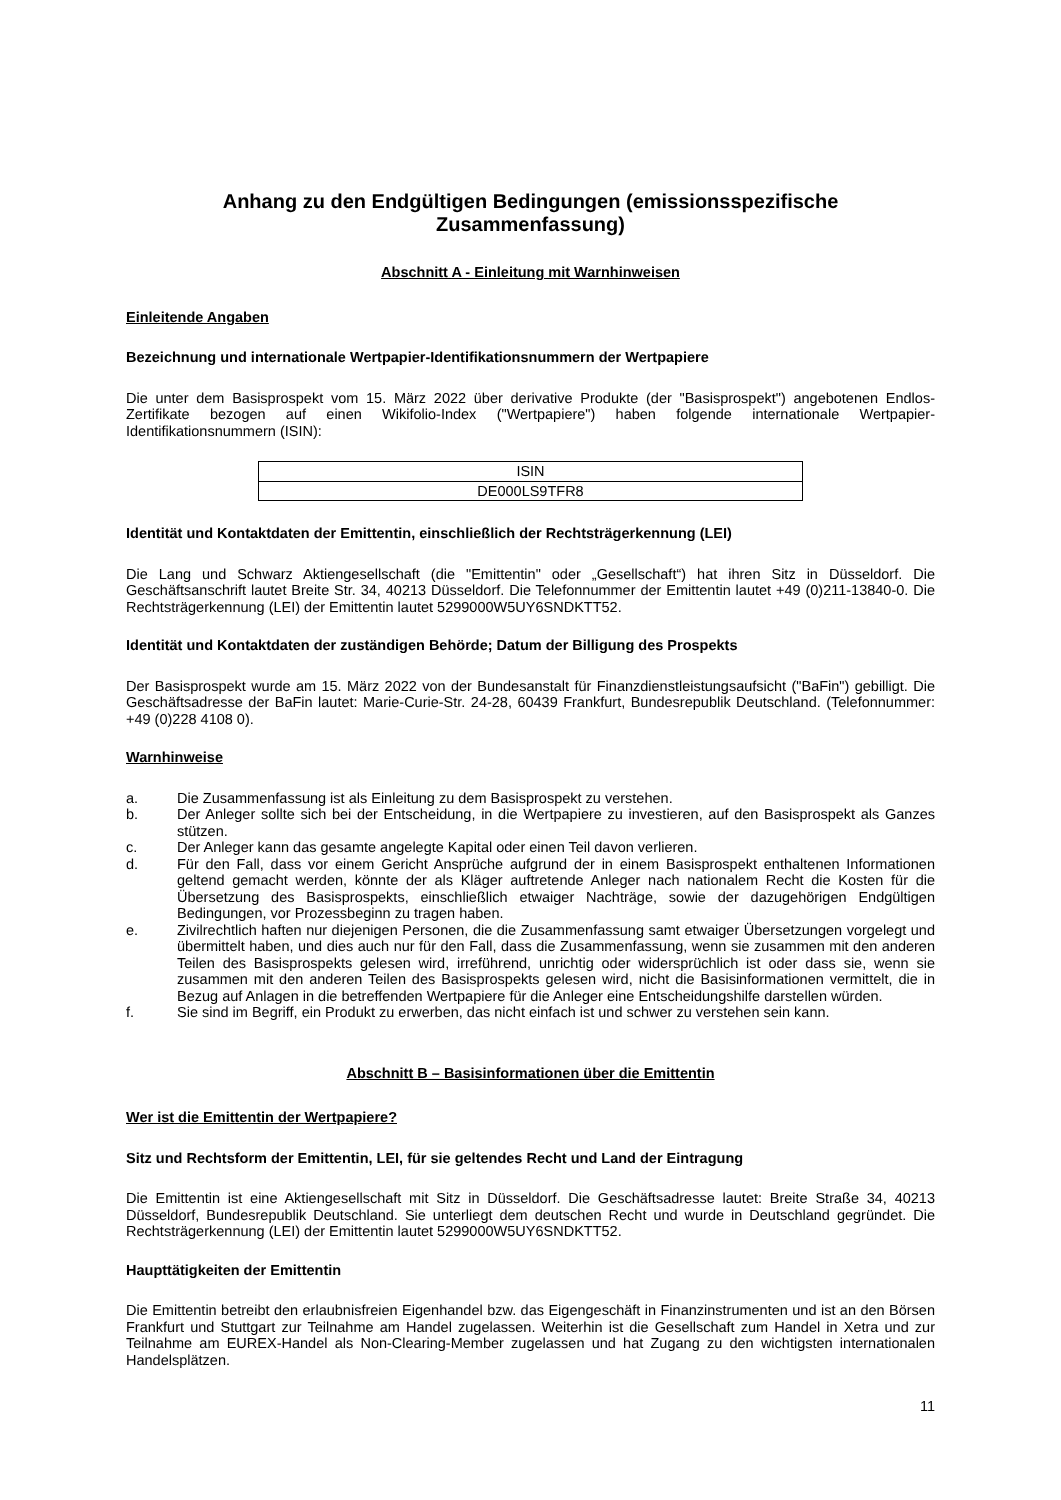Anhang zu den Endgültigen Bedingungen (emissionsspezifische Zusammenfassung)
Abschnitt A - Einleitung mit Warnhinweisen
Einleitende Angaben
Bezeichnung und internationale Wertpapier-Identifikationsnummern der Wertpapiere
Die unter dem Basisprospekt vom 15. März 2022 über derivative Produkte (der "Basisprospekt") angebotenen Endlos-Zertifikate bezogen auf einen Wikifolio-Index ("Wertpapiere") haben folgende internationale Wertpapier-Identifikationsnummern (ISIN):
| ISIN |
| DE000LS9TFR8 |
Identität und Kontaktdaten der Emittentin, einschließlich der Rechtsträgerkennung (LEI)
Die Lang und Schwarz Aktiengesellschaft (die "Emittentin" oder „Gesellschaft“) hat ihren Sitz in Düsseldorf. Die Geschäftsanschrift lautet Breite Str. 34, 40213 Düsseldorf. Die Telefonnummer der Emittentin lautet +49 (0)211-13840-0. Die Rechtsträgerkennung (LEI) der Emittentin lautet 5299000W5UY6SNDKTT52.
Identität und Kontaktdaten der zuständigen Behörde; Datum der Billigung des Prospekts
Der Basisprospekt wurde am 15. März 2022 von der Bundesanstalt für Finanzdienstleistungsaufsicht ("BaFin") gebilligt. Die Geschäftsadresse der BaFin lautet: Marie-Curie-Str. 24-28, 60439 Frankfurt, Bundesrepublik Deutschland. (Telefonnummer: +49 (0)228 4108 0).
Warnhinweise
a. Die Zusammenfassung ist als Einleitung zu dem Basisprospekt zu verstehen.
b. Der Anleger sollte sich bei der Entscheidung, in die Wertpapiere zu investieren, auf den Basisprospekt als Ganzes stützen.
c. Der Anleger kann das gesamte angelegte Kapital oder einen Teil davon verlieren.
d. Für den Fall, dass vor einem Gericht Ansprüche aufgrund der in einem Basisprospekt enthaltenen Informationen geltend gemacht werden, könnte der als Kläger auftretende Anleger nach nationalem Recht die Kosten für die Übersetzung des Basisprospekts, einschließlich etwaiger Nachträge, sowie der dazugehörigen Endgültigen Bedingungen, vor Prozessbeginn zu tragen haben.
e. Zivilrechtlich haften nur diejenigen Personen, die die Zusammenfassung samt etwaiger Übersetzungen vorgelegt und übermittelt haben, und dies auch nur für den Fall, dass die Zusammenfassung, wenn sie zusammen mit den anderen Teilen des Basisprospekts gelesen wird, irreführend, unrichtig oder widersprüchlich ist oder dass sie, wenn sie zusammen mit den anderen Teilen des Basisprospekts gelesen wird, nicht die Basisinformationen vermittelt, die in Bezug auf Anlagen in die betreffenden Wertpapiere für die Anleger eine Entscheidungshilfe darstellen würden.
f. Sie sind im Begriff, ein Produkt zu erwerben, das nicht einfach ist und schwer zu verstehen sein kann.
Abschnitt B – Basisinformationen über die Emittentin
Wer ist die Emittentin der Wertpapiere?
Sitz und Rechtsform der Emittentin, LEI, für sie geltendes Recht und Land der Eintragung
Die Emittentin ist eine Aktiengesellschaft mit Sitz in Düsseldorf. Die Geschäftsadresse lautet: Breite Straße 34, 40213 Düsseldorf, Bundesrepublik Deutschland. Sie unterliegt dem deutschen Recht und wurde in Deutschland gegründet. Die Rechtsträgerkennung (LEI) der Emittentin lautet 5299000W5UY6SNDKTT52.
Haupttätigkeiten der Emittentin
Die Emittentin betreibt den erlaubnisfreien Eigenhandel bzw. das Eigengeschäft in Finanzinstrumenten und ist an den Börsen Frankfurt und Stuttgart zur Teilnahme am Handel zugelassen. Weiterhin ist die Gesellschaft zum Handel in Xetra und zur Teilnahme am EUREX-Handel als Non-Clearing-Member zugelassen und hat Zugang zu den wichtigsten internationalen Handelsplätzen.
11